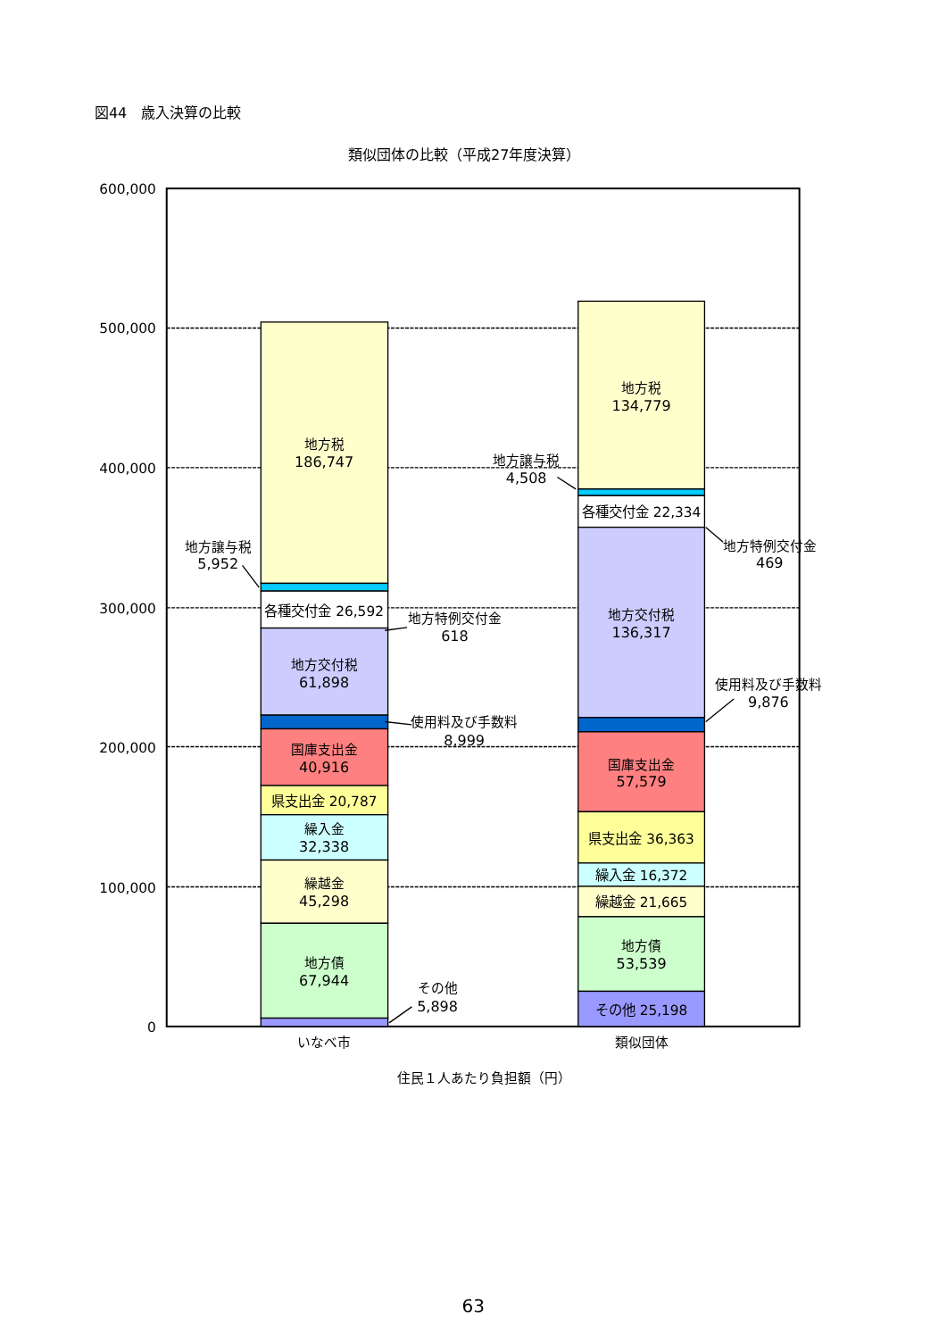図44　歳入決算の比較
類似団体の比較（平成27年度決算）
600,000
500,000
400,000
300,000
200,000
100,000
0
地方税
186,747
地方譲与税
5,952
各種交付金 26,592
地方特例交付金
618
地方交付税
61,898
使用料及び手数料
8,999
国庫支出金
40,916
県支出金 20,787
繰入金
32,338
繰越金
45,298
地方債
67,944
その他
5,898
地方税
134,779
地方譲与税
4,508
各種交付金 22,334
地方特例交付金
469
地方交付税
136,317
使用料及び手数料
9,876
国庫支出金
57,579
県支出金 36,363
繰入金 16,372
繰越金 21,665
地方債
53,539
その他 25,198
いなべ市
類似団体
住民１人あたり負担額（円）
63